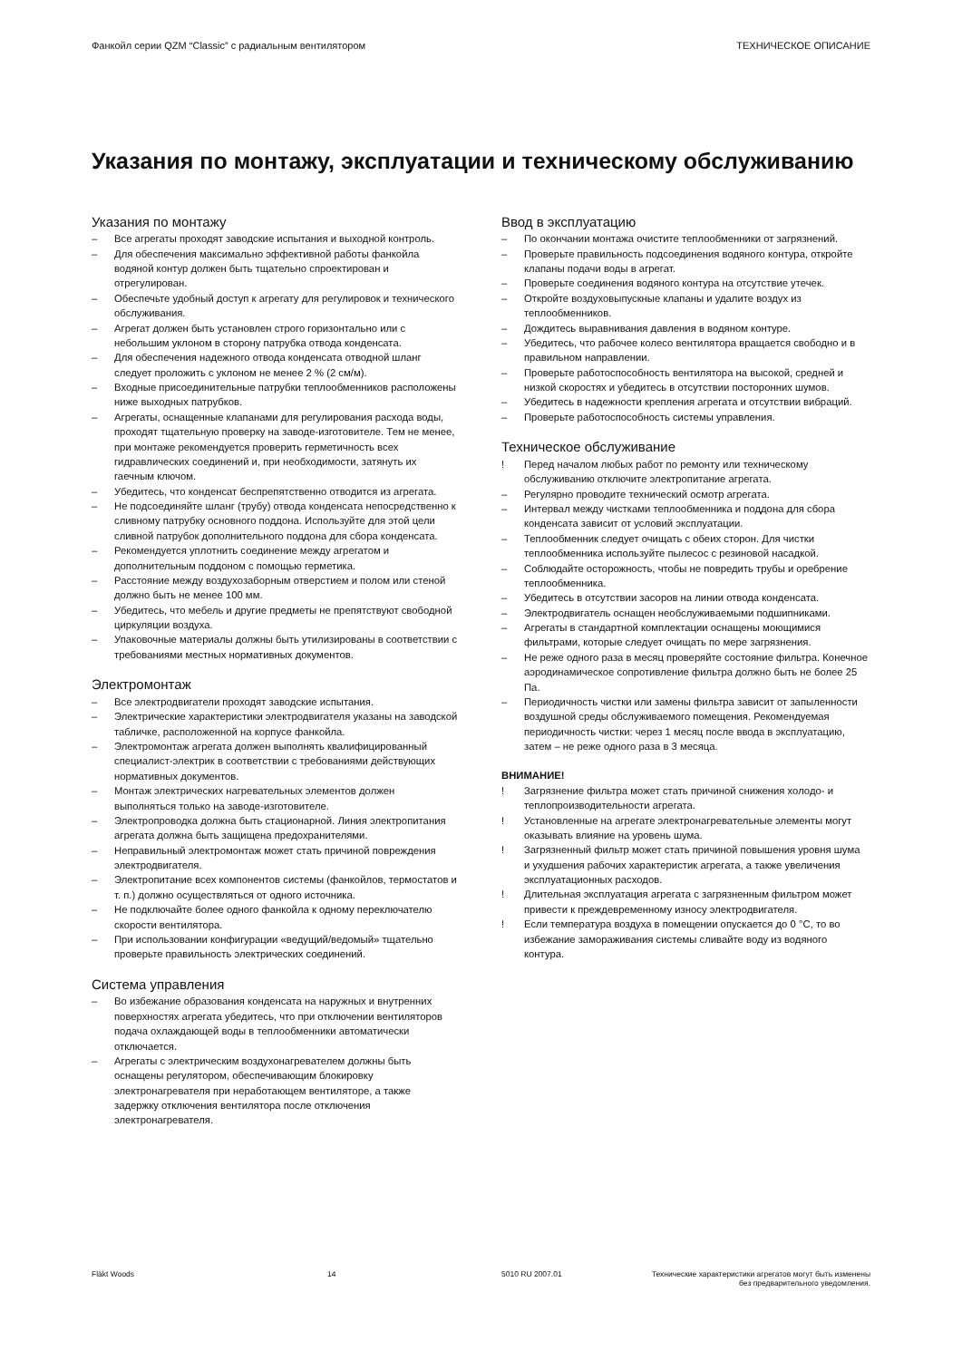Фанкойл серии QZM “Classic” с радиальным вентилятором ТЕХНИЧЕСКОЕ ОПИСАНИЕ
Указания по монтажу, эксплуатации и техническому обслуживанию
Указания по монтажу
– Все агрегаты проходят заводские испытания и выходной контроль.
– Для обеспечения максимально эффективной работы фан­койла водяной контур должен быть тщательно спроектиро­ван и отрегулирован.
– Обеспечьте удобный доступ к агрегату для регулировок и технического обслуживания.
– Агрегат должен быть установлен строго горизонтально или с небольшим уклоном в сторону патрубка отвода конденсата.
– Для обеспечения надежного отвода конденсата отводной шланг следует проложить с уклоном не менее 2 % (2 см/м).
– Входные присоединительные патрубки теплообменников расположены ниже выходных патрубков.
– Агрегаты, оснащенные клапанами для регулирования расхода воды, проходят тщательную проверку на заводе-изготовителе. Тем не менее, при монтаже рекомендуется проверить герметичность всех гидравлических соединений и, при необходимости, затянуть их гаечным ключом.
– Убедитесь, что конденсат беспрепятственно отводится из агрегата.
– Не подсоединяйте шланг (трубу) отвода конденсата непос­редственно к сливному патрубку основного поддона. Ис­пользуйте для этой цели сливной патрубок дополнительного поддона для сбора конденсата.
– Рекомендуется уплотнить соединение между агрегатом и дополнительным поддоном с помощью герметика.
– Расстояние между воздухозаборным отверстием и полом или стеной должно быть не менее 100 мм.
– Убедитесь, что мебель и другие предметы не препятствуют свободной циркуляции воздуха.
– Упаковочные материалы должны быть утилизированы в соот­ветствии с требованиями местных нормативных документов.
Электромонтаж
– Все электродвигатели проходят заводские испытания.
– Электрические характеристики электродвигателя указаны на заводской табличке, расположенной на корпусе фанкойла.
– Электромонтаж агрегата должен выполнять квалифициро­ванный специалист-электрик в соответствии с требования­ми действующих нормативных документов.
– Монтаж электрических нагревательных элементов должен выполняться только на заводе-изготовителе.
– Электропроводка должна быть стационарной. Линия электро­питания агрегата должна быть защищена предохранителями.
– Неправильный электромонтаж может стать причиной пов­реждения электродвигателя.
– Электропитание всех компонентов системы (фанкойлов, тер­мостатов и т. п.) должно осуществляться от одного источника.
– Не подключайте более одного фанкойла к одному переклю­чателю скорости вентилятора.
– При использовании конфигурации «ведущий/ведомый» тща­тельно проверьте правильность электрических соединений.
Система управления
– Во избежание образования конденсата на наружных и внут­ренних поверхностях агрегата убедитесь, что при отключе­нии вентиляторов подача охлаждающей воды в теплообмен­ники автоматически отключается.
– Агрегаты с электрическим воздухонагревателем должны быть оснащены регулятором, обеспечивающим блокировку электронагревателя при неработающем вентиляторе, а также задержку отключения вентилятора после отключения электронагревателя.
Ввод в эксплуатацию
– По окончании монтажа очистите теплообменники от загряз­нений.
– Проверьте правильность подсоединения водяного контура, откройте клапаны подачи воды в агрегат.
– Проверьте соединения водяного контура на отсутствие утечек.
– Откройте воздуховыпускные клапаны и удалите воздух из теплообменников.
– Дождитесь выравнивания давления в водяном контуре.
– Убедитесь, что рабочее колесо вентилятора вращается свободно и в правильном направлении.
– Проверьте работоспособность вентилятора на высокой, средней и низкой скоростях и убедитесь в отсутствии посто­ронних шумов.
– Убедитесь в надежности крепления агрегата и отсутствии вибраций.
– Проверьте работоспособность системы управления.
Техническое обслуживание
! Перед началом любых работ по ремонту или техническому обслуживанию отключите электропитание агрегата.
– Регулярно проводите технический осмотр агрегата.
– Интервал между чистками теплообменника и поддона для сбора конденсата зависит от условий эксплуатации.
– Теплообменник следует очищать с обеих сторон. Для чистки теплообменника используйте пылесос с резиновой насадкой.
– Соблюдайте осторожность, чтобы не повредить трубы и оребрение теплообменника.
– Убедитесь в отсутствии засоров на линии отвода конденсата.
– Электродвигатель оснащен необслуживаемыми подшипни­ками.
– Агрегаты в стандартной комплектации оснащены моющимися фильтрами, которые следует очищать по мере загрязнения.
– Не реже одного раза в месяц проверяйте состояние филь­тра. Конечное аэродинамическое сопротивление фильтра должно быть не более 25 Па.
– Периодичность чистки или замены фильтра зависит от за­пыленности воздушной среды обслуживаемого помещения. Рекомендуемая периодичность чистки: через 1 месяц после ввода в эксплуатацию, затем – не реже одного раза в 3 месяца.
ВНИМАНИЕ!
! Загрязнение фильтра может стать причиной снижения холо­до- и теплопроизводительности агрегата.
! Установленные на агрегате электронагревательные элемен­ты могут оказывать влияние на уровень шума.
! Загрязненный фильтр может стать причиной повышения уровня шума и ухудшения рабочих характеристик агрегата, а также увеличения эксплуатационных расходов.
! Длительная эксплуатация агрегата с загрязненным филь­тром может привести к преждевременному износу электро­двигателя.
! Если температура воздуха в помещении опускается до 0 °C, то во избежание замораживания системы сливайте воду из водяного контура.
Fläkt Woods 14 5010 RU 2007.01 Технические характеристики агрегатов могут быть изменены
без предварительного уведомления.